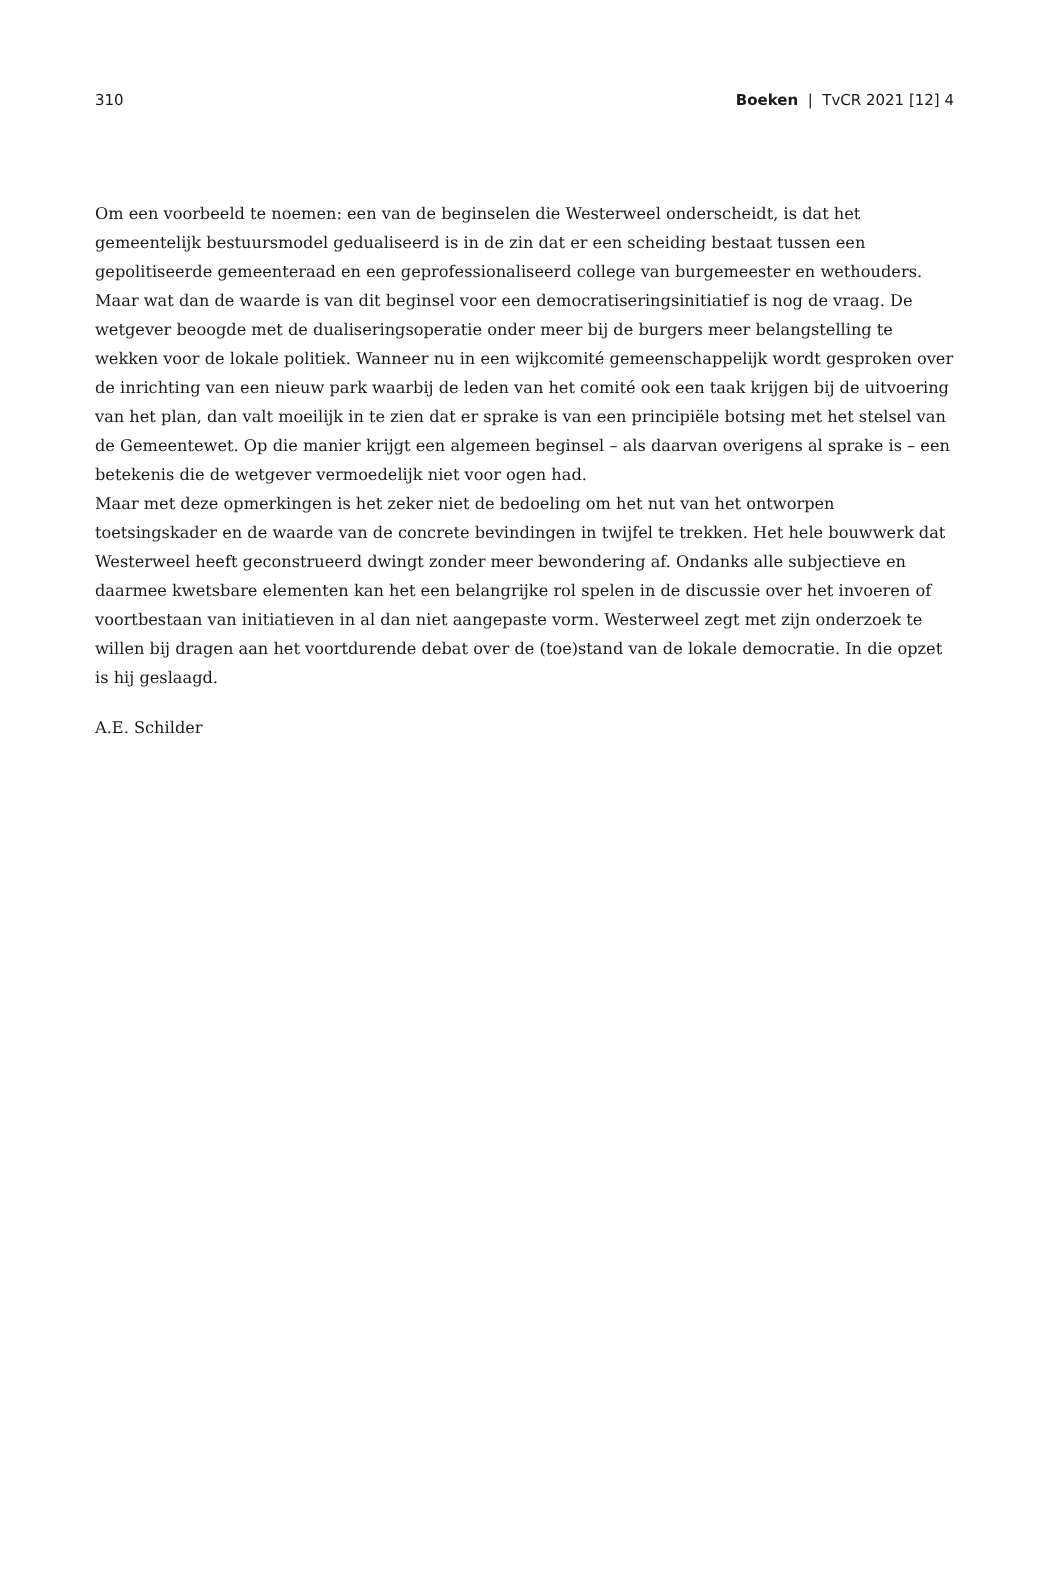310 Boeken | TvCR 2021 [12] 4
Om een voorbeeld te noemen: een van de beginselen die Westerweel onderscheidt, is dat het gemeentelijk bestuursmodel gedualiseerd is in de zin dat er een scheiding bestaat tussen een gepolitiseerde gemeenteraad en een geprofessionaliseerd college van burgemeester en wethouders. Maar wat dan de waarde is van dit beginsel voor een democratiseringsinitiatief is nog de vraag. De wetgever beoogde met de dualiseringsoperatie onder meer bij de burgers meer belangstelling te wekken voor de lokale politiek. Wanneer nu in een wijkcomité gemeenschappelijk wordt gesproken over de inrichting van een nieuw park waarbij de leden van het comité ook een taak krijgen bij de uitvoering van het plan, dan valt moeilijk in te zien dat er sprake is van een principiële botsing met het stelsel van de Gemeentewet. Op die manier krijgt een algemeen beginsel – als daarvan overigens al sprake is – een betekenis die de wetgever vermoedelijk niet voor ogen had.
Maar met deze opmerkingen is het zeker niet de bedoeling om het nut van het ontworpen toetsingskader en de waarde van de concrete bevindingen in twijfel te trekken. Het hele bouwwerk dat Westerweel heeft geconstrueerd dwingt zonder meer bewondering af. Ondanks alle subjectieve en daarmee kwetsbare elementen kan het een belangrijke rol spelen in de discussie over het invoeren of voortbestaan van initiatieven in al dan niet aangepaste vorm. Westerweel zegt met zijn onderzoek te willen bij dragen aan het voortdurende debat over de (toe)stand van de lokale democratie. In die opzet is hij geslaagd.
A.E. Schilder